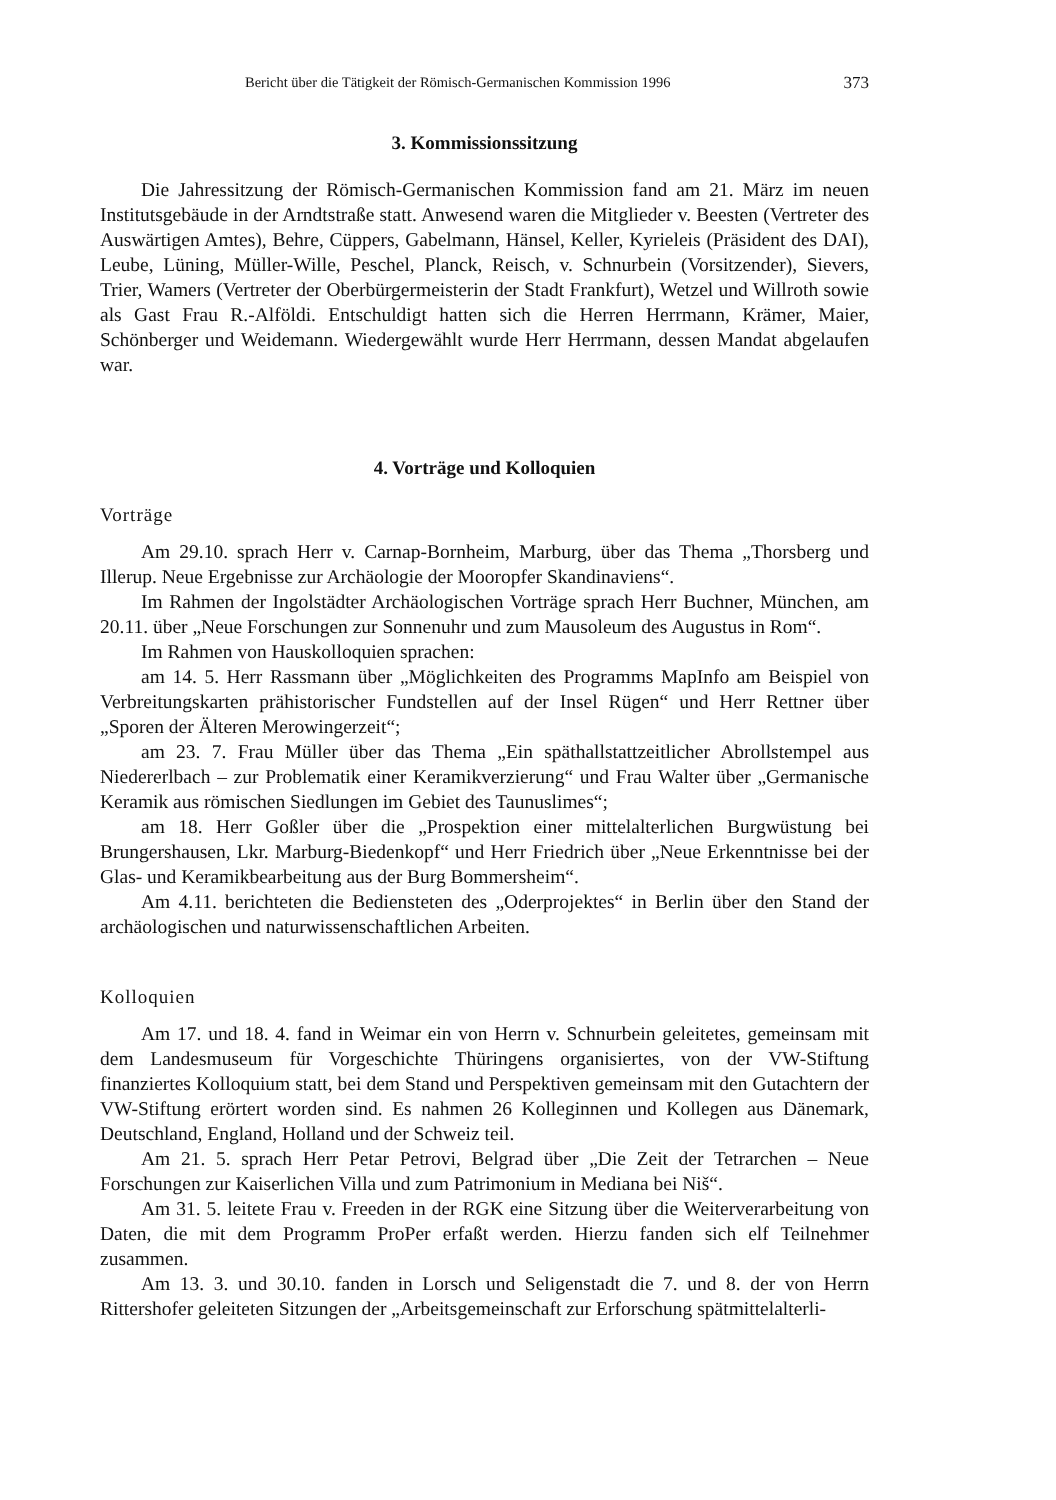Bericht über die Tätigkeit der Römisch-Germanischen Kommission 1996 373
3. Kommissionssitzung
Die Jahressitzung der Römisch-Germanischen Kommission fand am 21. März im neuen Institutsgebäude in der Arndtstraße statt. Anwesend waren die Mitglieder v. Beesten (Vertreter des Auswärtigen Amtes), Behre, Cüppers, Gabelmann, Hänsel, Keller, Kyrieleis (Präsident des DAI), Leube, Lüning, Müller-Wille, Peschel, Planck, Reisch, v. Schnurbein (Vorsitzender), Sievers, Trier, Wamers (Vertreter der Oberbürgermeisterin der Stadt Frankfurt), Wetzel und Willroth sowie als Gast Frau R.-Alföldi. Entschuldigt hatten sich die Herren Herrmann, Krämer, Maier, Schönberger und Weidemann. Wiedergewählt wurde Herr Herrmann, dessen Mandat abgelaufen war.
4. Vorträge und Kolloquien
Vorträge
Am 29.10. sprach Herr v. Carnap-Bornheim, Marburg, über das Thema „Thorsberg und Illerup. Neue Ergebnisse zur Archäologie der Mooropfer Skandinaviens“.
Im Rahmen der Ingolstädter Archäologischen Vorträge sprach Herr Buchner, München, am 20.11. über „Neue Forschungen zur Sonnenuhr und zum Mausoleum des Augustus in Rom“.
Im Rahmen von Hauskolloquien sprachen:
am 14. 5. Herr Rassmann über „Möglichkeiten des Programms MapInfo am Beispiel von Verbreitungskarten prähistorischer Fundstellen auf der Insel Rügen“ und Herr Rettner über „Sporen der Älteren Merowingerzeit“;
am 23. 7. Frau Müller über das Thema „Ein späthallstattzeitlicher Abrollstempel aus Niedererlbach – zur Problematik einer Keramikverzierung“ und Frau Walter über „Germanische Keramik aus römischen Siedlungen im Gebiet des Taunuslimes“;
am 18. Herr Goßler über die „Prospektion einer mittelalterlichen Burgwüstung bei Brungershausen, Lkr. Marburg-Biedenkopf“ und Herr Friedrich über „Neue Erkenntnisse bei der Glas- und Keramikbearbeitung aus der Burg Bommersheim“.
Am 4.11. berichteten die Bediensteten des „Oderprojektes“ in Berlin über den Stand der archäologischen und naturwissenschaftlichen Arbeiten.
Kolloquien
Am 17. und 18. 4. fand in Weimar ein von Herrn v. Schnurbein geleitetes, gemeinsam mit dem Landesmuseum für Vorgeschichte Thüringens organisiertes, von der VW-Stiftung finanziertes Kolloquium statt, bei dem Stand und Perspektiven gemeinsam mit den Gutachtern der VW-Stiftung erörtert worden sind. Es nahmen 26 Kolleginnen und Kollegen aus Dänemark, Deutschland, England, Holland und der Schweiz teil.
Am 21. 5. sprach Herr Petar Petrovi, Belgrad über „Die Zeit der Tetrarchen – Neue Forschungen zur Kaiserlichen Villa und zum Patrimonium in Mediana bei Niš“.
Am 31. 5. leitete Frau v. Freeden in der RGK eine Sitzung über die Weiterverarbeitung von Daten, die mit dem Programm ProPer erfaßt werden. Hierzu fanden sich elf Teilnehmer zusammen.
Am 13. 3. und 30.10. fanden in Lorsch und Seligenstadt die 7. und 8. der von Herrn Rittershofer geleiteten Sitzungen der „Arbeitsgemeinschaft zur Erforschung spätmittelalterli-